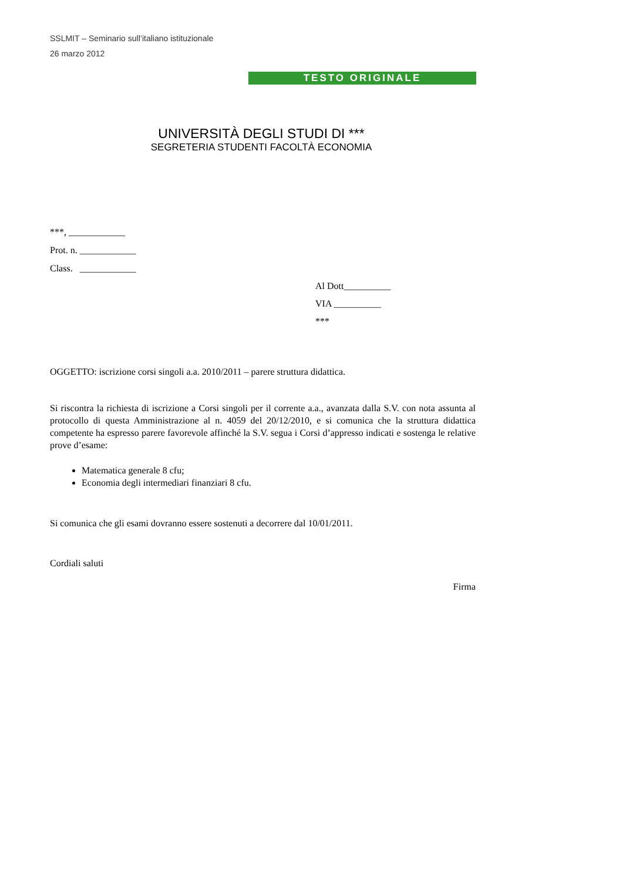SSLMIT – Seminario sull’italiano istituzionale
26 marzo 2012
TESTO ORIGINALE
UNIVERSITÀ DEGLI STUDI DI ***
SEGRETERIA STUDENTI FACOLTÀ ECONOMIA
***, ____________
Prot. n. ____________
Class. ____________
Al Dott__________
VIA __________
***
OGGETTO: iscrizione corsi singoli a.a. 2010/2011 – parere struttura didattica.
Si riscontra la richiesta di iscrizione a Corsi singoli per il corrente a.a., avanzata dalla S.V. con nota assunta al protocollo di questa Amministrazione al n. 4059 del 20/12/2010, e si comunica che la struttura didattica competente ha espresso parere favorevole affinché la S.V. segua i Corsi d’appresso indicati e sostenga le relative prove d’esame:
Matematica generale 8 cfu;
Economia degli intermediari finanziari 8 cfu.
Si comunica che gli esami dovranno essere sostenuti a decorrere dal 10/01/2011.
Cordiali saluti
Firma